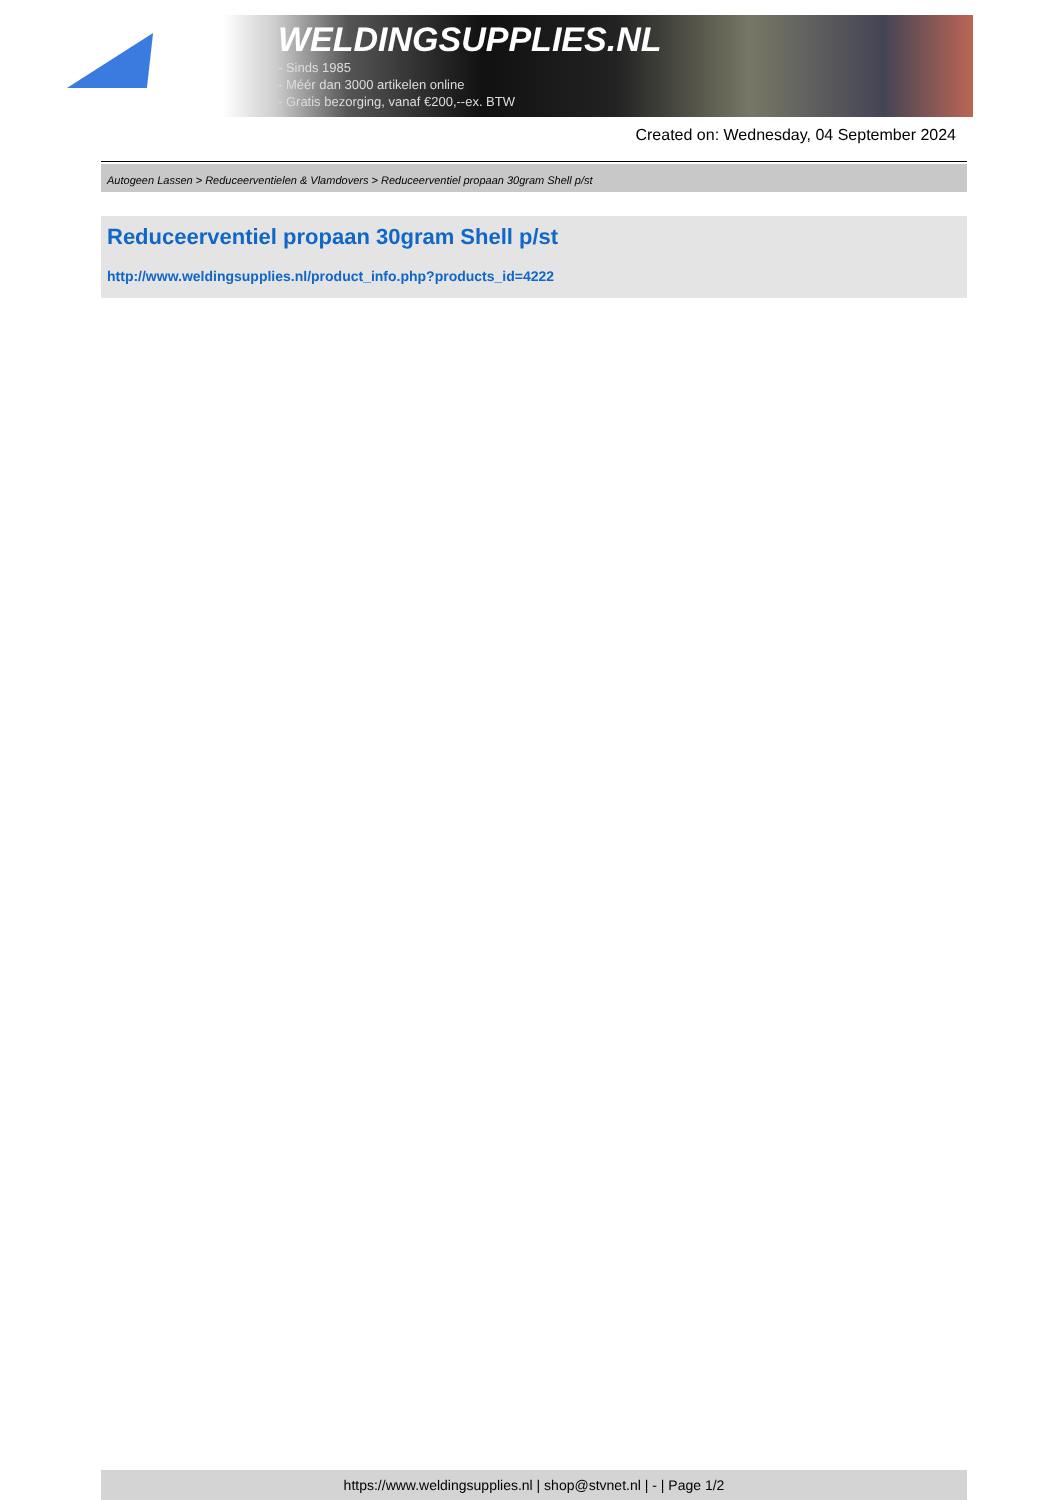WELDINGSUPPLIES.NL
- Sinds 1985
- Méér dan 3000 artikelen online
- Gratis bezorging, vanaf €200,--ex. BTW
Created on: Wednesday, 04 September 2024
Autogeen Lassen > Reduceerventielen & Vlamdovers > Reduceerventiel propaan 30gram Shell p/st
Reduceerventiel propaan 30gram Shell p/st
http://www.weldingsupplies.nl/product_info.php?products_id=4222
https://www.weldingsupplies.nl | shop@stvnet.nl | - | Page 1/2